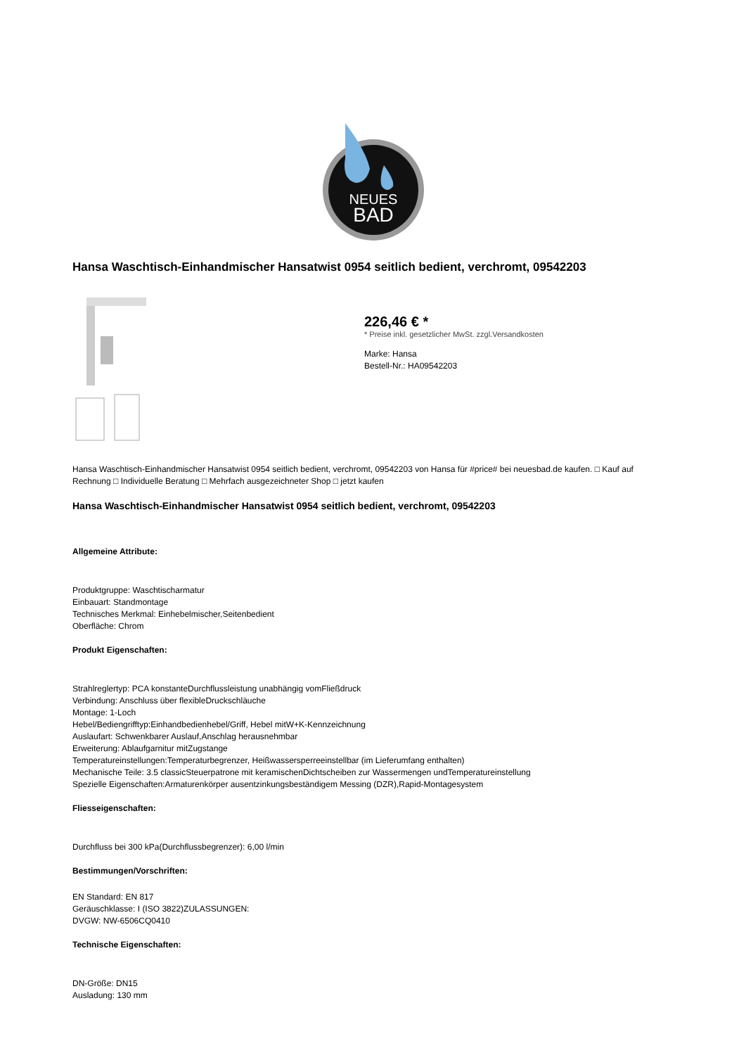NEUES
BAD
Hansa Waschtisch-Einhandmischer Hansatwist 0954 seitlich bedient, verchromt, 09542203
226,46 € *
* Preise inkl. gesetzlicher MwSt. zzgl.Versandkosten
Marke: Hansa
Bestell-Nr.: HA09542203
Hansa Waschtisch-Einhandmischer Hansatwist 0954 seitlich bedient, verchromt, 09542203 von Hansa für #price# bei neuesbad.de kaufen. □ Kauf auf Rechnung □ Individuelle Beratung □ Mehrfach ausgezeichneter Shop □ jetzt kaufen
Hansa Waschtisch-Einhandmischer Hansatwist 0954 seitlich bedient, verchromt, 09542203
Allgemeine Attribute:
Produktgruppe: Waschtischarmatur
Einbauart: Standmontage
Technisches Merkmal: Einhebelmischer,Seitenbedient
Oberfläche: Chrom
Produkt Eigenschaften:
Strahlreglertyp: PCA konstanteDurchflussleistung unabhängig vomFließdruck
Verbindung: Anschluss über flexibleDruckschläuche
Montage: 1-Loch
Hebel/Bediengrifftyp:Einhandbedienhebel/Griff, Hebel mitW+K-Kennzeichnung
Auslaufart: Schwenkbarer Auslauf,Anschlag herausnehmbar
Erweiterung: Ablaufgarnitur mitZugstange
Temperatureinstellungen:Temperaturbegrenzer, Heißwassersperreeinstellbar (im Lieferumfang enthalten)
Mechanische Teile: 3.5 classicSteuerpatrone mit keramischenDichtscheiben zur Wassermengen undTemperatureinstellung
Spezielle Eigenschaften:Armaturenkörper ausentzinkungsbeständigem Messing (DZR),Rapid-Montagesystem
Fliesseigenschaften:
Durchfluss bei 300 kPa(Durchflussbegrenzer): 6,00 l/min
Bestimmungen/Vorschriften:
EN Standard: EN 817
Geräuschklasse: I (ISO 3822)ZULASSUNGEN:
DVGW: NW-6506CQ0410
Technische Eigenschaften:
DN-Größe: DN15
Ausladung: 130 mm